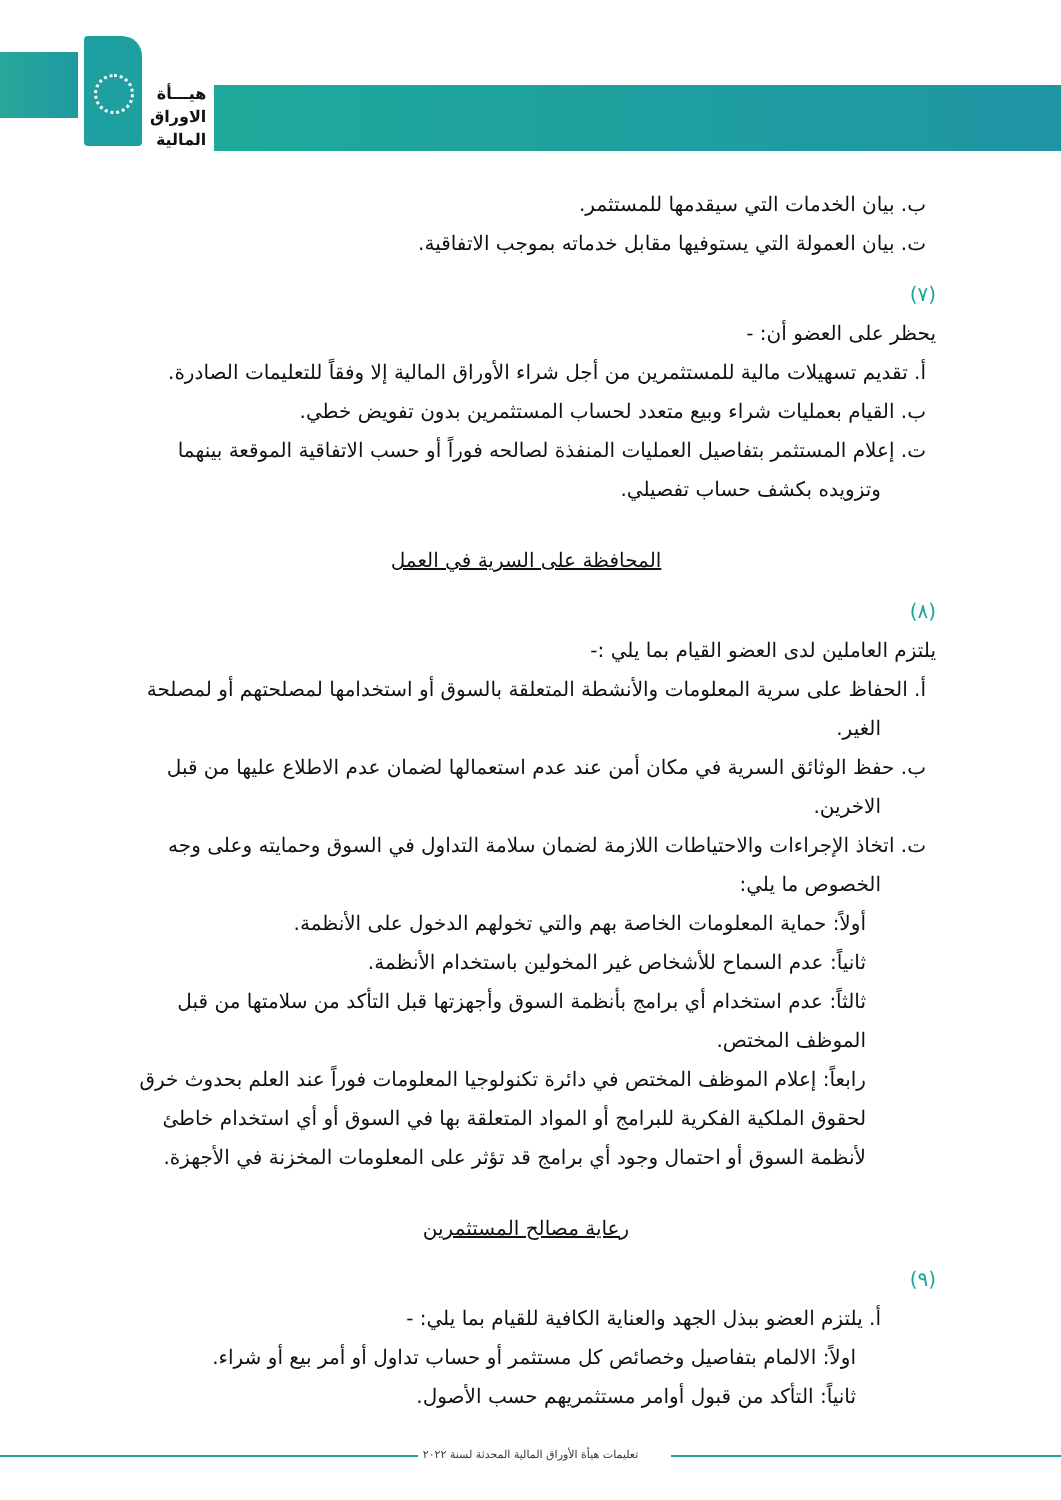هيـــأة
الاوراق
المالية
ب. بيان الخدمات التي سيقدمها للمستثمر.
ت. بيان العمولة التي يستوفيها مقابل خدماته بموجب الاتفاقية.
(٧)
يحظر على العضو أن: -
أ. تقديم تسهيلات مالية للمستثمرين من أجل شراء الأوراق المالية إلا وفقاً للتعليمات الصادرة.
ب. القيام بعمليات شراء وبيع متعدد لحساب المستثمرين بدون تفويض خطي.
ت. إعلام المستثمر بتفاصيل العمليات المنفذة لصالحه فوراً أو حسب الاتفاقية الموقعة بينهما وتزويده بكشف حساب تفصيلي.
المحافظة على السرية في العمل
(٨)
يلتزم العاملين لدى العضو القيام بما يلي :-
أ. الحفاظ على سرية المعلومات والأنشطة المتعلقة بالسوق أو استخدامها لمصلحتهم أو لمصلحة الغير.
ب. حفظ الوثائق السرية في مكان أمن عند عدم استعمالها لضمان عدم الاطلاع عليها من قبل الاخرين.
ت. اتخاذ الإجراءات والاحتياطات اللازمة لضمان سلامة التداول في السوق وحمايته وعلى وجه الخصوص ما يلي:
أولاً: حماية المعلومات الخاصة بهم والتي تخولهم الدخول على الأنظمة.
ثانياً: عدم السماح للأشخاص غير المخولين باستخدام الأنظمة.
ثالثاً: عدم استخدام أي برامج بأنظمة السوق وأجهزتها قبل التأكد من سلامتها من قبل الموظف المختص.
رابعاً: إعلام الموظف المختص في دائرة تكنولوجيا المعلومات فوراً عند العلم بحدوث خرق لحقوق الملكية الفكرية للبرامج أو المواد المتعلقة بها في السوق أو أي استخدام خاطئ لأنظمة السوق أو احتمال وجود أي برامج قد تؤثر على المعلومات المخزنة في الأجهزة.
رعاية مصالح المستثمرين
(٩)
أ. يلتزم العضو ببذل الجهد والعناية الكافية للقيام بما يلي: -
اولاً: الالمام بتفاصيل وخصائص كل مستثمر أو حساب تداول أو أمر بيع أو شراء.
ثانياً: التأكد من قبول أوامر مستثمريهم حسب الأصول.
تعليمات هيأة الأوراق المالية المحدثة لسنة ٢٠٢٢